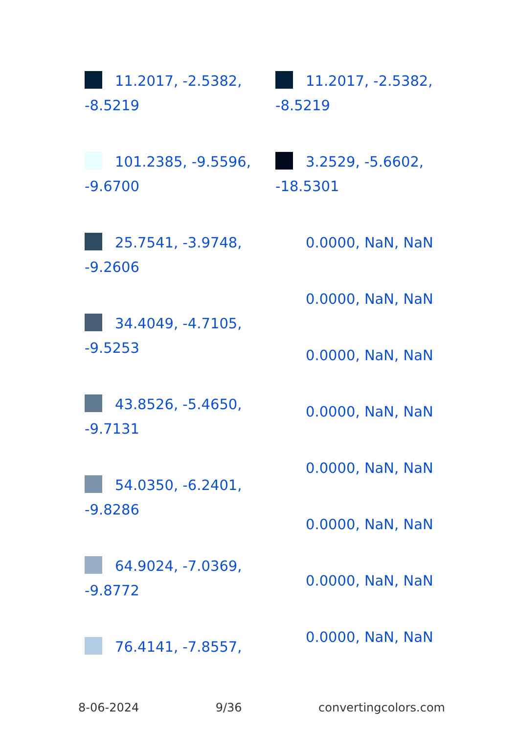11.2017, -2.5382, -8.5219
101.2385, -9.5596, -9.6700
25.7541, -3.9748, -9.2606
34.4049, -4.7105, -9.5253
43.8526, -5.4650, -9.7131
54.0350, -6.2401, -9.8286
64.9024, -7.0369, -9.8772
76.4141, -7.8557,
11.2017, -2.5382, -8.5219
3.2529, -5.6602, -18.5301
0.0000, NaN, NaN
0.0000, NaN, NaN
0.0000, NaN, NaN
0.0000, NaN, NaN
0.0000, NaN, NaN
0.0000, NaN, NaN
0.0000, NaN, NaN
0.0000, NaN, NaN
8-06-2024 9/36 convertingcolors.com